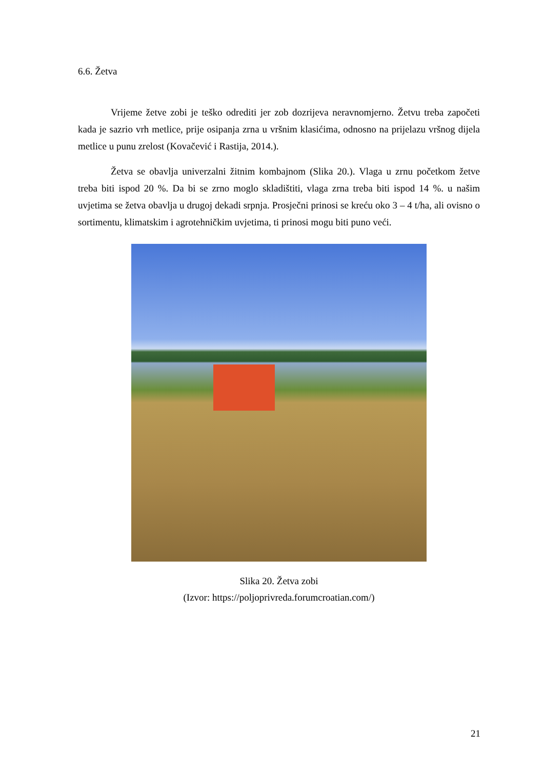6.6. Žetva
Vrijeme žetve zobi je teško odrediti jer zob dozrijeva neravnomjerno. Žetvu treba započeti kada je sazrio vrh metlice, prije osipanja zrna u vršnim klasićima, odnosno na prijelazu vršnog dijela metlice u punu zrelost (Kovačević i Rastija, 2014.).
Žetva se obavlja univerzalni žitnim kombajnom (Slika 20.). Vlaga u zrnu početkom žetve treba biti ispod 20 %. Da bi se zrno moglo skladištiti, vlaga zrna treba biti ispod 14 %. u našim uvjetima se žetva obavlja u drugoj dekadi srpnja. Prosječni prinosi se kreću oko 3 – 4 t/ha, ali ovisno o sortimentu, klimatskim i agrotehničkim uvjetima, ti prinosi mogu biti puno veći.
Slika 20. Žetva zobi
(Izvor: https://poljoprivreda.forumcroatian.com/)
21